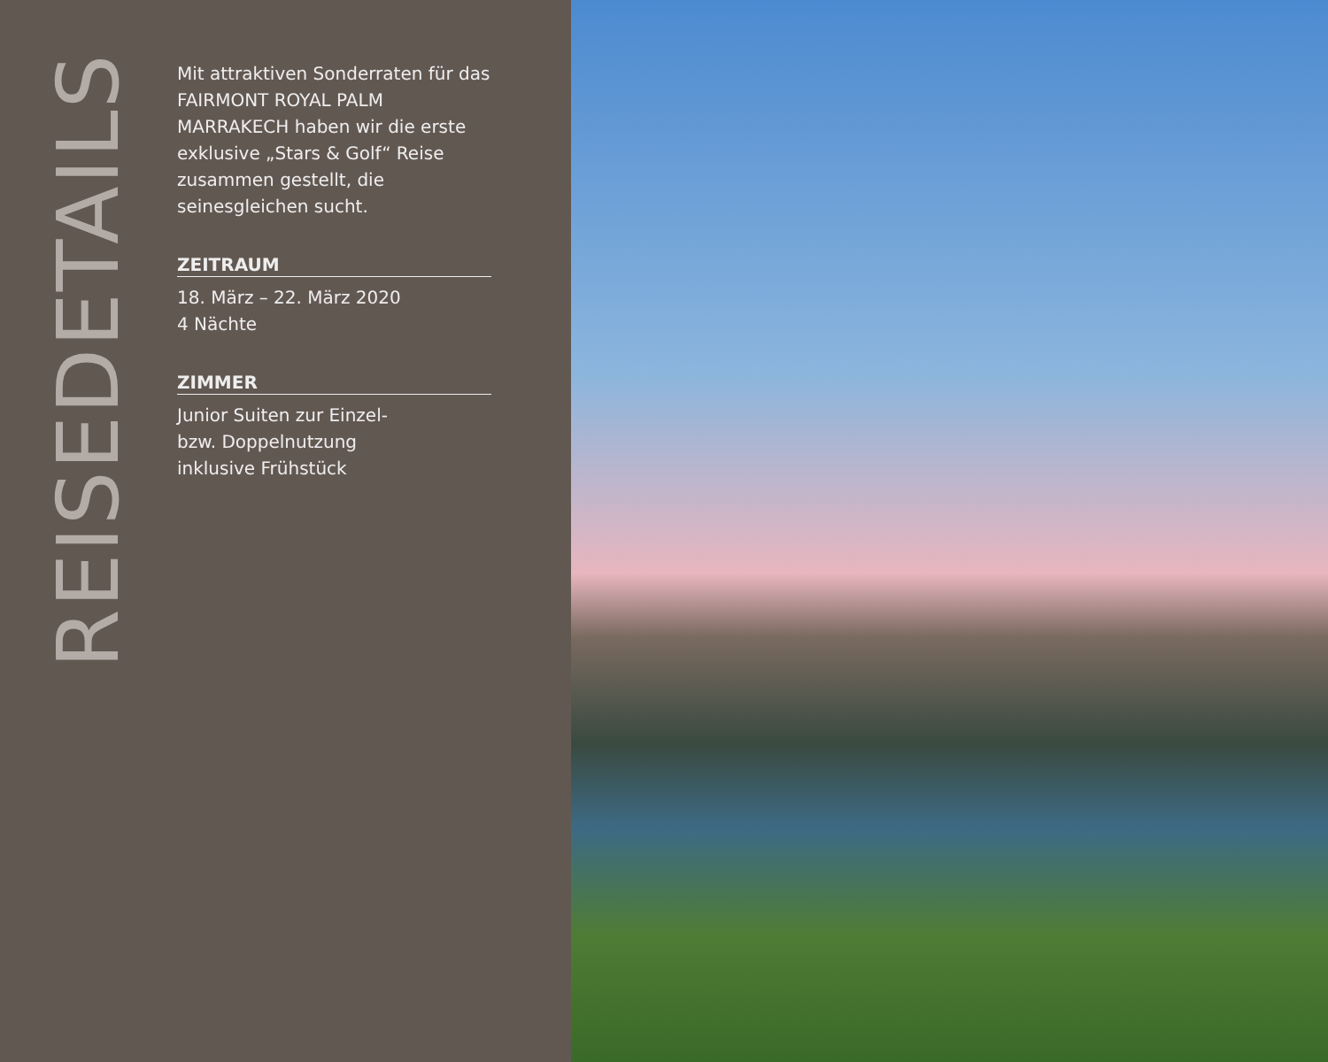REISEDETAILS
Mit attraktiven Sonderraten für das FAIRMONT ROYAL PALM MARRAKECH haben wir die erste exklusive „Stars & Golf“ Reise zusammen gestellt, die seinesgleichen sucht.
ZEITRAUM
18. März – 22. März 2020
4 Nächte
ZIMMER
Junior Suiten zur Einzel-
bzw. Doppelnutzung
inklusive Frühstück